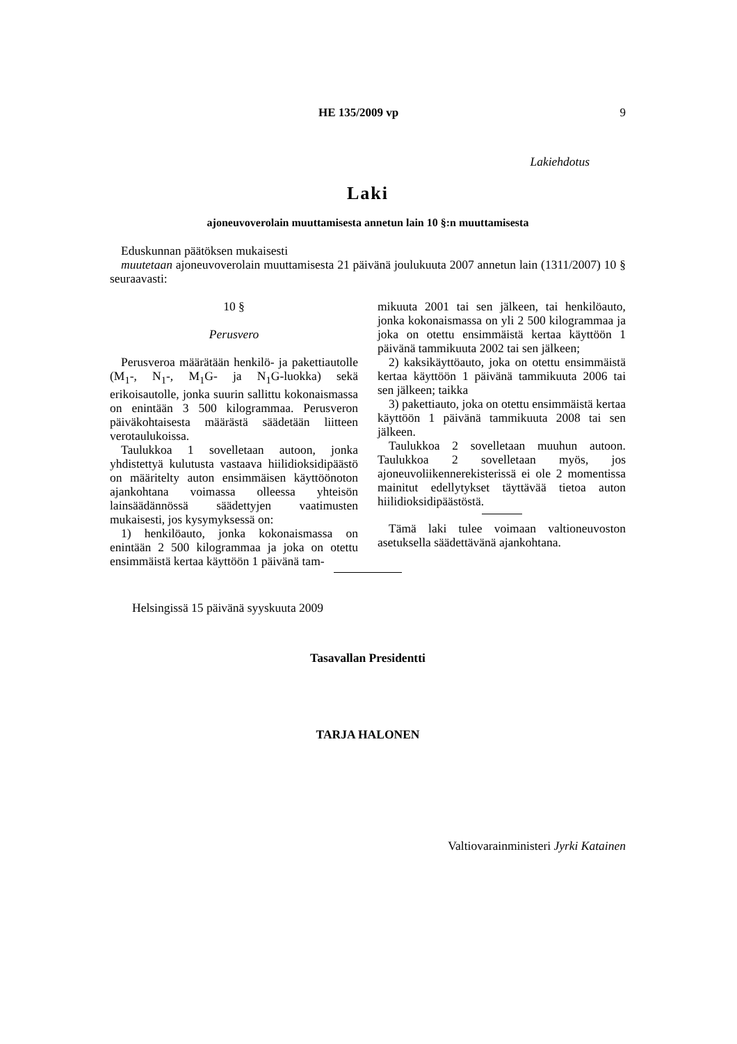HE 135/2009 vp 9
Lakiehdotus
Laki
ajoneuvoverolain muuttamisesta annetun lain 10 §:n muuttamisesta
Eduskunnan päätöksen mukaisesti
muutetaan ajoneuvoverolain muuttamisesta 21 päivänä joulukuuta 2007 annetun lain (1311/2007) 10 § seuraavasti:
10 §
Perusvero
Perusveroa määrätään henkilö- ja pakettiautolle (M<sub>1</sub>-, N<sub>1</sub>-, M<sub>1</sub>G- ja N<sub>1</sub>G-luokka) sekä erikoisautolle, jonka suurin sallittu kokonaismassa on enintään 3 500 kilogrammaa. Perusveron päiväkohtaisesta määrästä säädetään liitteen verotaulukoissa.
Taulukkoa 1 sovelletaan autoon, jonka yhdistettyä kulutusta vastaava hiilidioksidipäästö on määritelty auton ensimmäisen käyttöönoton ajankohtana voimassa olleessa yhteisön lainsäädännössä säädettyjen vaatimusten mukaisesti, jos kysymyksessä on:
1) henkilöauto, jonka kokonaismassa on enintään 2 500 kilogrammaa ja joka on otettu ensimmäistä kertaa käyttöön 1 päivänä tam-
mikuuta 2001 tai sen jälkeen, tai henkilöauto, jonka kokonaismassa on yli 2 500 kilogrammaa ja joka on otettu ensimmäistä kertaa käyttöön 1 päivänä tammikuuta 2002 tai sen jälkeen;
2) kaksikäyttöauto, joka on otettu ensimmäistä kertaa käyttöön 1 päivänä tammikuuta 2006 tai sen jälkeen; taikka
3) pakettiauto, joka on otettu ensimmäistä kertaa käyttöön 1 päivänä tammikuuta 2008 tai sen jälkeen.
Taulukkoa 2 sovelletaan muuhun autoon. Taulukkoa 2 sovelletaan myös, jos ajoneuvoliikennerekisterissä ei ole 2 momentissa mainitut edellytykset täyttävää tietoa auton hiilidioksidipäästöstä.
Tämä laki tulee voimaan valtioneuvoston asetuksella säädettävänä ajankohtana.
Helsingissä 15 päivänä syyskuuta 2009
Tasavallan Presidentti
TARJA HALONEN
Valtiovarainministeri Jyrki Katainen